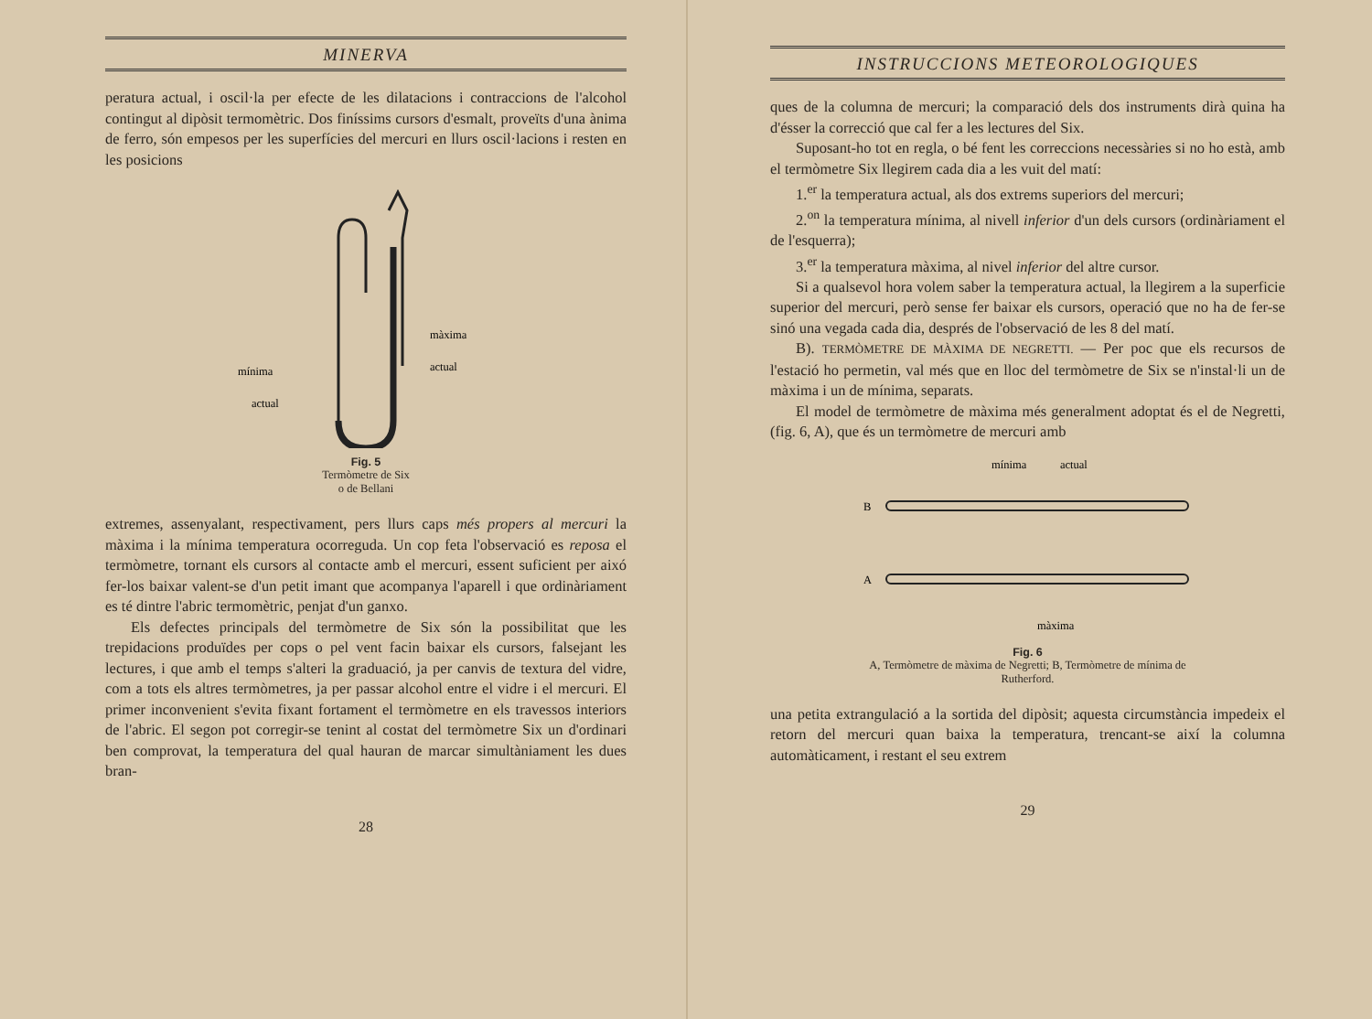MINERVA
peratura actual, i oscil·la per efecte de les dilatacions i contraccions de l'alcohol contingut al dipòsit termomètric. Dos finíssims cursors d'esmalt, proveïts d'una ànima de ferro, són empesos per les superfícies del mercuri en llurs oscil·lacions i resten en les posicions
màxima
actual
mínima
actual
Fig. 5
Termòmetre de Six
o de Bellani
extremes, assenyalant, respectivament, pers llurs caps més propers al mercuri la màxima i la mínima temperatura ocorreguda. Un cop feta l'observació es reposa el termòmetre, tornant els cursors al contacte amb el mercuri, essent suficient per aixó fer-los baixar valent-se d'un petit imant que acompanya l'aparell i que ordinàriament es té dintre l'abric termomètric, penjat d'un ganxo.
Els defectes principals del termòmetre de Six són la possibilitat que les trepidacions produïdes per cops o pel vent facin baixar els cursors, falsejant les lectures, i que amb el temps s'alteri la graduació, ja per canvis de textura del vidre, com a tots els altres termòmetres, ja per passar alcohol entre el vidre i el mercuri. El primer inconvenient s'evita fixant fortament el termòmetre en els travessos interiors de l'abric. El segon pot corregir-se tenint al costat del termòmetre Six un d'ordinari ben comprovat, la temperatura del qual hauran de marcar simultàniament les dues bran-
28
INSTRUCCIONS METEOROLOGIQUES
ques de la columna de mercuri; la comparació dels dos instruments dirà quina ha d'ésser la correcció que cal fer a les lectures del Six.
Suposant-ho tot en regla, o bé fent les correccions necessàries si no ho està, amb el termòmetre Six llegirem cada dia a les vuit del matí:
1.<sup>er</sup> la temperatura actual, als dos extrems superiors del mercuri;
2.<sup>on</sup> la temperatura mínima, al nivell inferior d'un dels cursors (ordinàriament el de l'esquerra);
3.<sup>er</sup> la temperatura màxima, al nivel inferior del altre cursor.
Si a qualsevol hora volem saber la temperatura actual, la llegirem a la superficie superior del mercuri, però sense fer baixar els cursors, operació que no ha de fer-se sinó una vegada cada dia, després de l'observació de les 8 del matí.
B). TERMÒMETRE DE MÀXIMA DE NEGRETTI. — Per poc que els recursos de l'estació ho permetin, val més que en lloc del termòmetre de Six se n'instal·li un de màxima i un de mínima, separats.
El model de termòmetre de màxima més generalment adoptat és el de Negretti, (fig. 6, A), que és un termòmetre de mercuri amb
mínima
actual
B
A
màxima
Fig. 6
A, Termòmetre de màxima de Negretti; B, Termòmetre de mínima de
Rutherford.
una petita extrangulació a la sortida del dipòsit; aquesta circumstància impedeix el retorn del mercuri quan baixa la temperatura, trencant-se així la columna automàticament, i restant el seu extrem
29